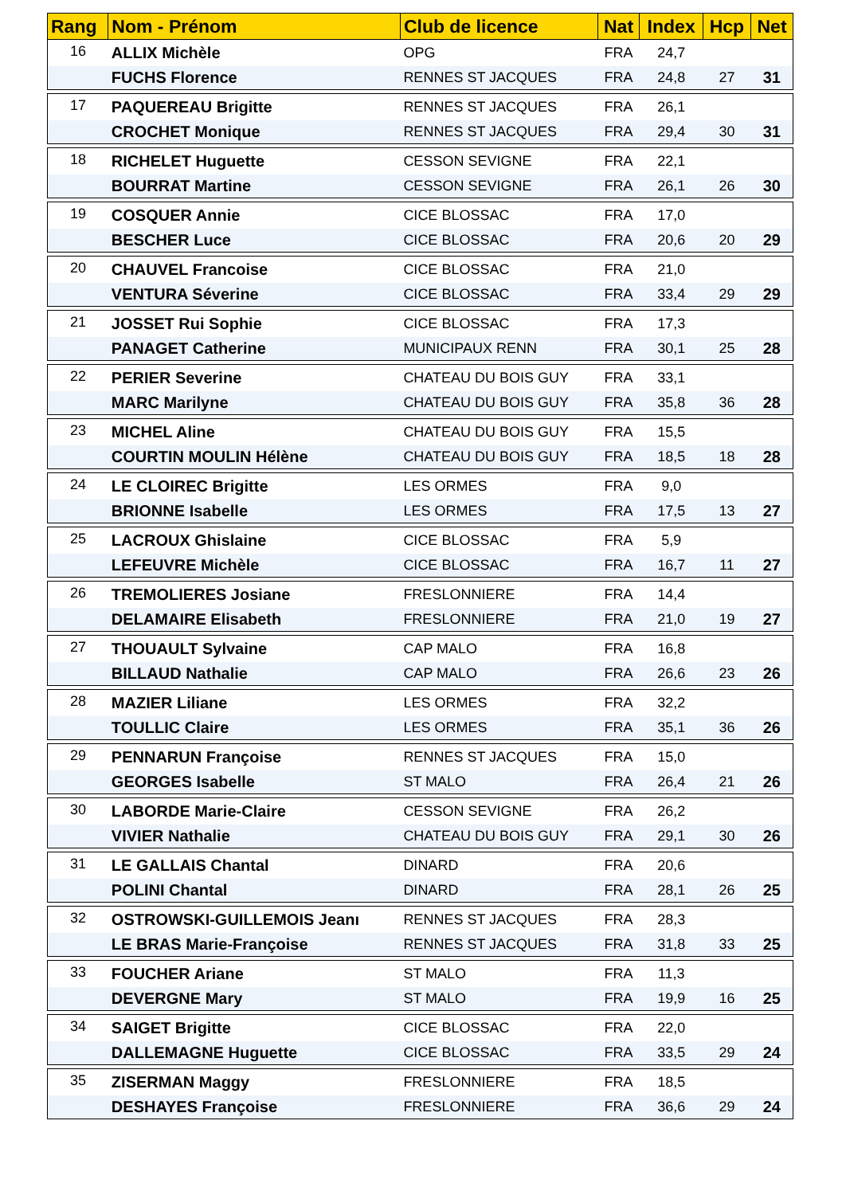| Rang | Nom - Prénom | Club de licence | Nat | Index | Hcp | Net |
| --- | --- | --- | --- | --- | --- | --- |
| 16 | ALLIX Michèle | OPG | FRA | 24,7 | | |
| | FUCHS Florence | RENNES ST JACQUES | FRA | 24,8 | 27 | 31 |
| 17 | PAQUEREAU Brigitte | RENNES ST JACQUES | FRA | 26,1 | | |
| | CROCHET Monique | RENNES ST JACQUES | FRA | 29,4 | 30 | 31 |
| 18 | RICHELET Huguette | CESSON SEVIGNE | FRA | 22,1 | | |
| | BOURRAT Martine | CESSON SEVIGNE | FRA | 26,1 | 26 | 30 |
| 19 | COSQUER Annie | CICE BLOSSAC | FRA | 17,0 | | |
| | BESCHER Luce | CICE BLOSSAC | FRA | 20,6 | 20 | 29 |
| 20 | CHAUVEL Francoise | CICE BLOSSAC | FRA | 21,0 | | |
| | VENTURA Séverine | CICE BLOSSAC | FRA | 33,4 | 29 | 29 |
| 21 | JOSSET Rui Sophie | CICE BLOSSAC | FRA | 17,3 | | |
| | PANAGET Catherine | MUNICIPAUX RENN | FRA | 30,1 | 25 | 28 |
| 22 | PERIER Severine | CHATEAU DU BOIS GUY | FRA | 33,1 | | |
| | MARC Marilyne | CHATEAU DU BOIS GUY | FRA | 35,8 | 36 | 28 |
| 23 | MICHEL Aline | CHATEAU DU BOIS GUY | FRA | 15,5 | | |
| | COURTIN MOULIN Hélène | CHATEAU DU BOIS GUY | FRA | 18,5 | 18 | 28 |
| 24 | LE CLOIREC Brigitte | LES ORMES | FRA | 9,0 | | |
| | BRIONNE Isabelle | LES ORMES | FRA | 17,5 | 13 | 27 |
| 25 | LACROUX Ghislaine | CICE BLOSSAC | FRA | 5,9 | | |
| | LEFEUVRE Michèle | CICE BLOSSAC | FRA | 16,7 | 11 | 27 |
| 26 | TREMOLIERES Josiane | FRESLONNIERE | FRA | 14,4 | | |
| | DELAMAIRE Elisabeth | FRESLONNIERE | FRA | 21,0 | 19 | 27 |
| 27 | THOUAULT Sylvaine | CAP MALO | FRA | 16,8 | | |
| | BILLAUD Nathalie | CAP MALO | FRA | 26,6 | 23 | 26 |
| 28 | MAZIER Liliane | LES ORMES | FRA | 32,2 | | |
| | TOULLIC Claire | LES ORMES | FRA | 35,1 | 36 | 26 |
| 29 | PENNARUN Françoise | RENNES ST JACQUES | FRA | 15,0 | | |
| | GEORGES Isabelle | ST MALO | FRA | 26,4 | 21 | 26 |
| 30 | LABORDE Marie-Claire | CESSON SEVIGNE | FRA | 26,2 | | |
| | VIVIER Nathalie | CHATEAU DU BOIS GUY | FRA | 29,1 | 30 | 26 |
| 31 | LE GALLAIS Chantal | DINARD | FRA | 20,6 | | |
| | POLINI Chantal | DINARD | FRA | 28,1 | 26 | 25 |
| 32 | OSTROWSKI-GUILLEMOIS Jeanı | RENNES ST JACQUES | FRA | 28,3 | | |
| | LE BRAS Marie-Françoise | RENNES ST JACQUES | FRA | 31,8 | 33 | 25 |
| 33 | FOUCHER Ariane | ST MALO | FRA | 11,3 | | |
| | DEVERGNE Mary | ST MALO | FRA | 19,9 | 16 | 25 |
| 34 | SAIGET Brigitte | CICE BLOSSAC | FRA | 22,0 | | |
| | DALLEMAGNE Huguette | CICE BLOSSAC | FRA | 33,5 | 29 | 24 |
| 35 | ZISERMAN Maggy | FRESLONNIERE | FRA | 18,5 | | |
| | DESHAYES Françoise | FRESLONNIERE | FRA | 36,6 | 29 | 24 |